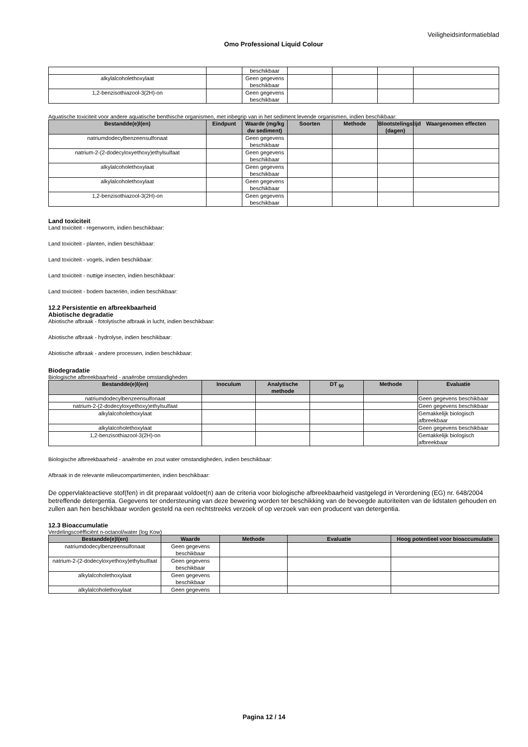Veiligheidsinformatieblad
Omo Professional Liquid Colour
| | | beschikbaar | | | | |
| alkylalcoholethoxylaat | | Geen gegevens beschikbaar | | | | |
| 1,2-benzisothiazool-3(2H)-on | | Geen gegevens beschikbaar | | | | |
Aquatische toxiciteit voor andere aquatische benthische organismen, met inbegrip van in het sediment levende organismen, indien beschikbaar:
| Bestandde(e)l(en) | Eindpunt | Waarde (mg/kg dw sediment) | Soorten | Methode | Blootstelingstijd (dagen) | Waargenomen effecten |
| --- | --- | --- | --- | --- | --- | --- |
| natriumdodecylbenzeensulfonaat | | Geen gegevens beschikbaar | | | | |
| natrium-2-(2-dodecyloxyethoxy)ethylsulfaat | | Geen gegevens beschikbaar | | | | |
| alkylalcoholethoxylaat | | Geen gegevens beschikbaar | | | | |
| alkylalcoholethoxylaat | | Geen gegevens beschikbaar | | | | |
| 1,2-benzisothiazool-3(2H)-on | | Geen gegevens beschikbaar | | | | |
Land toxiciteit
Land toxiciteit - regenworm, indien beschikbaar:
Land toxiciteit - planten, indien beschikbaar:
Land toxiciteit - vogels, indien beschikbaar:
Land toxiciteit - nuttige insecten, indien beschikbaar:
Land toxiciteit - bodem bacteriën, indien beschikbaar:
12.2 Persistentie en afbreekbaarheid
Abiotische degradatie
Abiotische afbraak - fotolytische afbraak in lucht, indien beschikbaar:
Abiotische afbraak - hydrolyse, indien beschikbaar:
Abiotische afbraak - andere processen, indien beschikbaar:
Biodegradatie
Biologische afbreekbaarheid - anaërobe omstandigheden
| Bestandde(e)l(en) | Inoculum | Analytische methode | DT <sub>50</sub> | Methode | Evaluatie |
| --- | --- | --- | --- | --- | --- |
| natriumdodecylbenzeensulfonaat | | | | | Geen gegevens beschikbaar |
| natrium-2-(2-dodecyloxyethoxy)ethylsulfaat | | | | | Geen gegevens beschikbaar |
| alkylalcoholethoxylaat | | | | | Gemakkelijk biologisch afbreekbaar |
| alkylalcoholethoxylaat | | | | | Geen gegevens beschikbaar |
| 1,2-benzisothiazool-3(2H)-on | | | | | Gemakkelijk biologisch afbreekbaar |
Biologische afbreekbaarheid - anaërobe en zout water omstandigheden, indien beschikbaar:
Afbraak in de relevante milieucompartimenten, indien beschikbaar:
De oppervlakteactieve stof(fen) in dit preparaat voldoet(n) aan de criteria voor biologische afbreekbaarheid vastgelegd in Verordening (EG) nr. 648/2004 betreffende detergentia. Gegevens ter ondersteuning van deze bewering worden ter beschikking van de bevoegde autoriteiten van de lidstaten gehouden en zullen aan hen beschikbaar worden gesteld na een rechtstreeks verzoek of op verzoek van een producent van detergentia.
12.3 Bioaccumulatie
Verdelingscoëfficiënt n-octanol/water (log Kow)
| Bestandde(e)l(en) | Waarde | Methode | Evaluatie | Hoog potentieel voor bioaccumulatie |
| --- | --- | --- | --- | --- |
| natriumdodecylbenzeensulfonaat | Geen gegevens beschikbaar | | | |
| natrium-2-(2-dodecyloxyethoxy)ethylsulfaat | Geen gegevens beschikbaar | | | |
| alkylalcoholethoxylaat | Geen gegevens beschikbaar | | | |
| alkylalcoholethoxylaat | Geen gegevens | | | |
Pagina 12 / 14